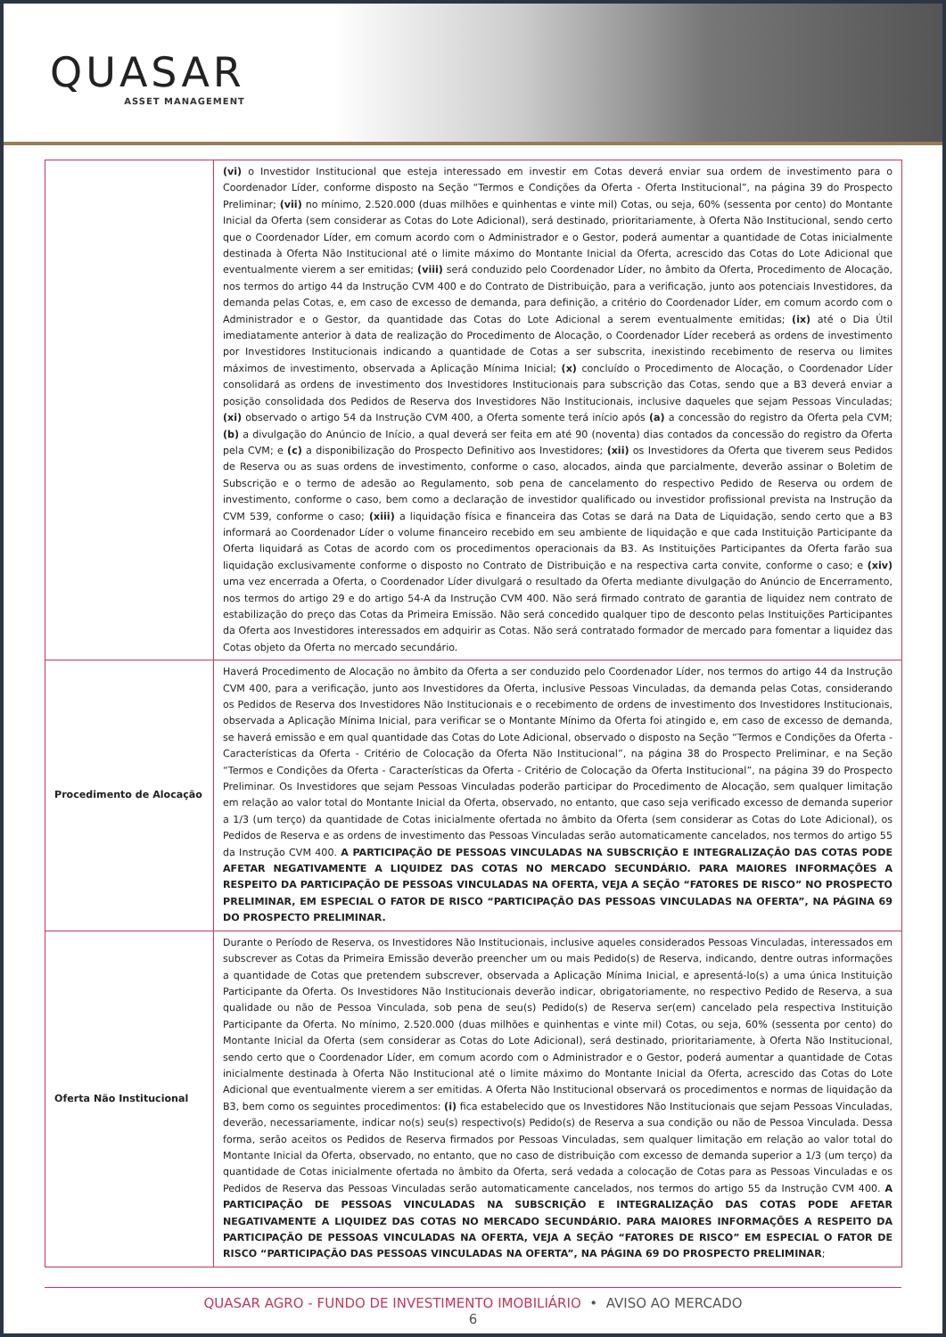QUASAR
ASSET MANAGEMENT
| | (vi) o Investidor Institucional que esteja interessado em investir em Cotas deverá enviar sua ordem de investimento para o Coordenador Líder, conforme disposto na Seção “Termos e Condições da Oferta - Oferta Institucional”, na página 39 do Prospecto Preliminar; (vii) no mínimo, 2.520.000 (duas milhões e quinhentas e vinte mil) Cotas, ou seja, 60% (sessenta por cento) do Montante Inicial da Oferta (sem considerar as Cotas do Lote Adicional), será destinado, prioritariamente, à Oferta Não Institucional, sendo certo que o Coordenador Líder, em comum acordo com o Administrador e o Gestor, poderá aumentar a quantidade de Cotas inicialmente destinada à Oferta Não Institucional até o limite máximo do Montante Inicial da Oferta, acrescido das Cotas do Lote Adicional que eventualmente vierem a ser emitidas; (viii) será conduzido pelo Coordenador Líder, no âmbito da Oferta, Procedimento de Alocação, nos termos do artigo 44 da Instrução CVM 400 e do Contrato de Distribuição, para a verificação, junto aos potenciais Investidores, da demanda pelas Cotas, e, em caso de excesso de demanda, para definição, a critério do Coordenador Líder, em comum acordo com o Administrador e o Gestor, da quantidade das Cotas do Lote Adicional a serem eventualmente emitidas; (ix) até o Dia Útil imediatamente anterior à data de realização do Procedimento de Alocação, o Coordenador Líder receberá as ordens de investimento por Investidores Institucionais indicando a quantidade de Cotas a ser subscrita, inexistindo recebimento de reserva ou limites máximos de investimento, observada a Aplicação Mínima Inicial; (x) concluído o Procedimento de Alocação, o Coordenador Líder consolidará as ordens de investimento dos Investidores Institucionais para subscrição das Cotas, sendo que a B3 deverá enviar a posição consolidada dos Pedidos de Reserva dos Investidores Não Institucionais, inclusive daqueles que sejam Pessoas Vinculadas; (xi) observado o artigo 54 da Instrução CVM 400, a Oferta somente terá início após (a) a concessão do registro da Oferta pela CVM; (b) a divulgação do Anúncio de Início, a qual deverá ser feita em até 90 (noventa) dias contados da concessão do registro da Oferta pela CVM; e (c) a disponibilização do Prospecto Definitivo aos Investidores; (xii) os Investidores da Oferta que tiverem seus Pedidos de Reserva ou as suas ordens de investimento, conforme o caso, alocados, ainda que parcialmente, deverão assinar o Boletim de Subscrição e o termo de adesão ao Regulamento, sob pena de cancelamento do respectivo Pedido de Reserva ou ordem de investimento, conforme o caso, bem como a declaração de investidor qualificado ou investidor profissional prevista na Instrução da CVM 539, conforme o caso; (xiii) a liquidação física e financeira das Cotas se dará na Data de Liquidação, sendo certo que a B3 informará ao Coordenador Líder o volume financeiro recebido em seu ambiente de liquidação e que cada Instituição Participante da Oferta liquidará as Cotas de acordo com os procedimentos operacionais da B3. As Instituições Participantes da Oferta farão sua liquidação exclusivamente conforme o disposto no Contrato de Distribuição e na respectiva carta convite, conforme o caso; e (xiv) uma vez encerrada a Oferta, o Coordenador Líder divulgará o resultado da Oferta mediante divulgação do Anúncio de Encerramento, nos termos do artigo 29 e do artigo 54-A da Instrução CVM 400. Não será firmado contrato de garantia de liquidez nem contrato de estabilização do preço das Cotas da Primeira Emissão. Não será concedido qualquer tipo de desconto pelas Instituições Participantes da Oferta aos Investidores interessados em adquirir as Cotas. Não será contratado formador de mercado para fomentar a liquidez das Cotas objeto da Oferta no mercado secundário. |
| Procedimento de Alocação | Haverá Procedimento de Alocação no âmbito da Oferta a ser conduzido pelo Coordenador Líder, nos termos do artigo 44 da Instrução CVM 400, para a verificação, junto aos Investidores da Oferta, inclusive Pessoas Vinculadas, da demanda pelas Cotas, considerando os Pedidos de Reserva dos Investidores Não Institucionais e o recebimento de ordens de investimento dos Investidores Institucionais, observada a Aplicação Mínima Inicial, para verificar se o Montante Mínimo da Oferta foi atingido e, em caso de excesso de demanda, se haverá emissão e em qual quantidade das Cotas do Lote Adicional, observado o disposto na Seção “Termos e Condições da Oferta - Características da Oferta - Critério de Colocação da Oferta Não Institucional”, na página 38 do Prospecto Preliminar, e na Seção “Termos e Condições da Oferta - Características da Oferta - Critério de Colocação da Oferta Institucional”, na página 39 do Prospecto Preliminar. Os Investidores que sejam Pessoas Vinculadas poderão participar do Procedimento de Alocação, sem qualquer limitação em relação ao valor total do Montante Inicial da Oferta, observado, no entanto, que caso seja verificado excesso de demanda superior a 1/3 (um terço) da quantidade de Cotas inicialmente ofertada no âmbito da Oferta (sem considerar as Cotas do Lote Adicional), os Pedidos de Reserva e as ordens de investimento das Pessoas Vinculadas serão automaticamente cancelados, nos termos do artigo 55 da Instrução CVM 400. A PARTICIPAÇÃO DE PESSOAS VINCULADAS NA SUBSCRIÇÃO E INTEGRALIZAÇÃO DAS COTAS PODE AFETAR NEGATIVAMENTE A LIQUIDEZ DAS COTAS NO MERCADO SECUNDÁRIO. PARA MAIORES INFORMAÇÕES A RESPEITO DA PARTICIPAÇÃO DE PESSOAS VINCULADAS NA OFERTA, VEJA A SEÇÃO “FATORES DE RISCO” NO PROSPECTO PRELIMINAR, EM ESPECIAL O FATOR DE RISCO “PARTICIPAÇÃO DAS PESSOAS VINCULADAS NA OFERTA”, NA PÁGINA 69 DO PROSPECTO PRELIMINAR. |
| Oferta Não Institucional | Durante o Período de Reserva, os Investidores Não Institucionais, inclusive aqueles considerados Pessoas Vinculadas, interessados em subscrever as Cotas da Primeira Emissão deverão preencher um ou mais Pedido(s) de Reserva, indicando, dentre outras informações a quantidade de Cotas que pretendem subscrever, observada a Aplicação Mínima Inicial, e apresentá-lo(s) a uma única Instituição Participante da Oferta. Os Investidores Não Institucionais deverão indicar, obrigatoriamente, no respectivo Pedido de Reserva, a sua qualidade ou não de Pessoa Vinculada, sob pena de seu(s) Pedido(s) de Reserva ser(em) cancelado pela respectiva Instituição Participante da Oferta. No mínimo, 2.520.000 (duas milhões e quinhentas e vinte mil) Cotas, ou seja, 60% (sessenta por cento) do Montante Inicial da Oferta (sem considerar as Cotas do Lote Adicional), será destinado, prioritariamente, à Oferta Não Institucional, sendo certo que o Coordenador Líder, em comum acordo com o Administrador e o Gestor, poderá aumentar a quantidade de Cotas inicialmente destinada à Oferta Não Institucional até o limite máximo do Montante Inicial da Oferta, acrescido das Cotas do Lote Adicional que eventualmente vierem a ser emitidas. A Oferta Não Institucional observará os procedimentos e normas de liquidação da B3, bem como os seguintes procedimentos: (i) fica estabelecido que os Investidores Não Institucionais que sejam Pessoas Vinculadas, deverão, necessariamente, indicar no(s) seu(s) respectivo(s) Pedido(s) de Reserva a sua condição ou não de Pessoa Vinculada. Dessa forma, serão aceitos os Pedidos de Reserva firmados por Pessoas Vinculadas, sem qualquer limitação em relação ao valor total do Montante Inicial da Oferta, observado, no entanto, que no caso de distribuição com excesso de demanda superior a 1/3 (um terço) da quantidade de Cotas inicialmente ofertada no âmbito da Oferta, será vedada a colocação de Cotas para as Pessoas Vinculadas e os Pedidos de Reserva das Pessoas Vinculadas serão automaticamente cancelados, nos termos do artigo 55 da Instrução CVM 400. A PARTICIPAÇÃO DE PESSOAS VINCULADAS NA SUBSCRIÇÃO E INTEGRALIZAÇÃO DAS COTAS PODE AFETAR NEGATIVAMENTE A LIQUIDEZ DAS COTAS NO MERCADO SECUNDÁRIO. PARA MAIORES INFORMAÇÕES A RESPEITO DA PARTICIPAÇÃO DE PESSOAS VINCULADAS NA OFERTA, VEJA A SEÇÃO “FATORES DE RISCO” EM ESPECIAL O FATOR DE RISCO “PARTICIPAÇÃO DAS PESSOAS VINCULADAS NA OFERTA”, NA PÁGINA 69 DO PROSPECTO PRELIMINAR ; |
QUASAR AGRO - FUNDO DE INVESTIMENTO IMOBILIÁRIO • AVISO AO MERCADO
6